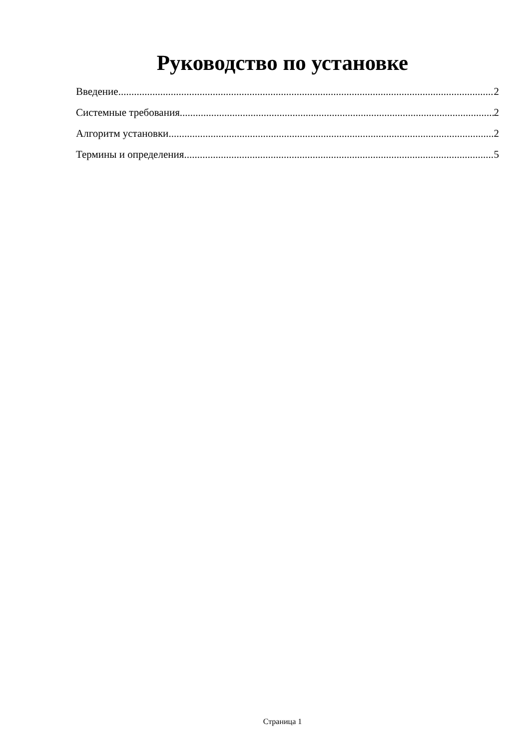Руководство по установке
Введение 2
Системные требования 2
Алгоритм установки 2
Термины и определения 5
Страница 1